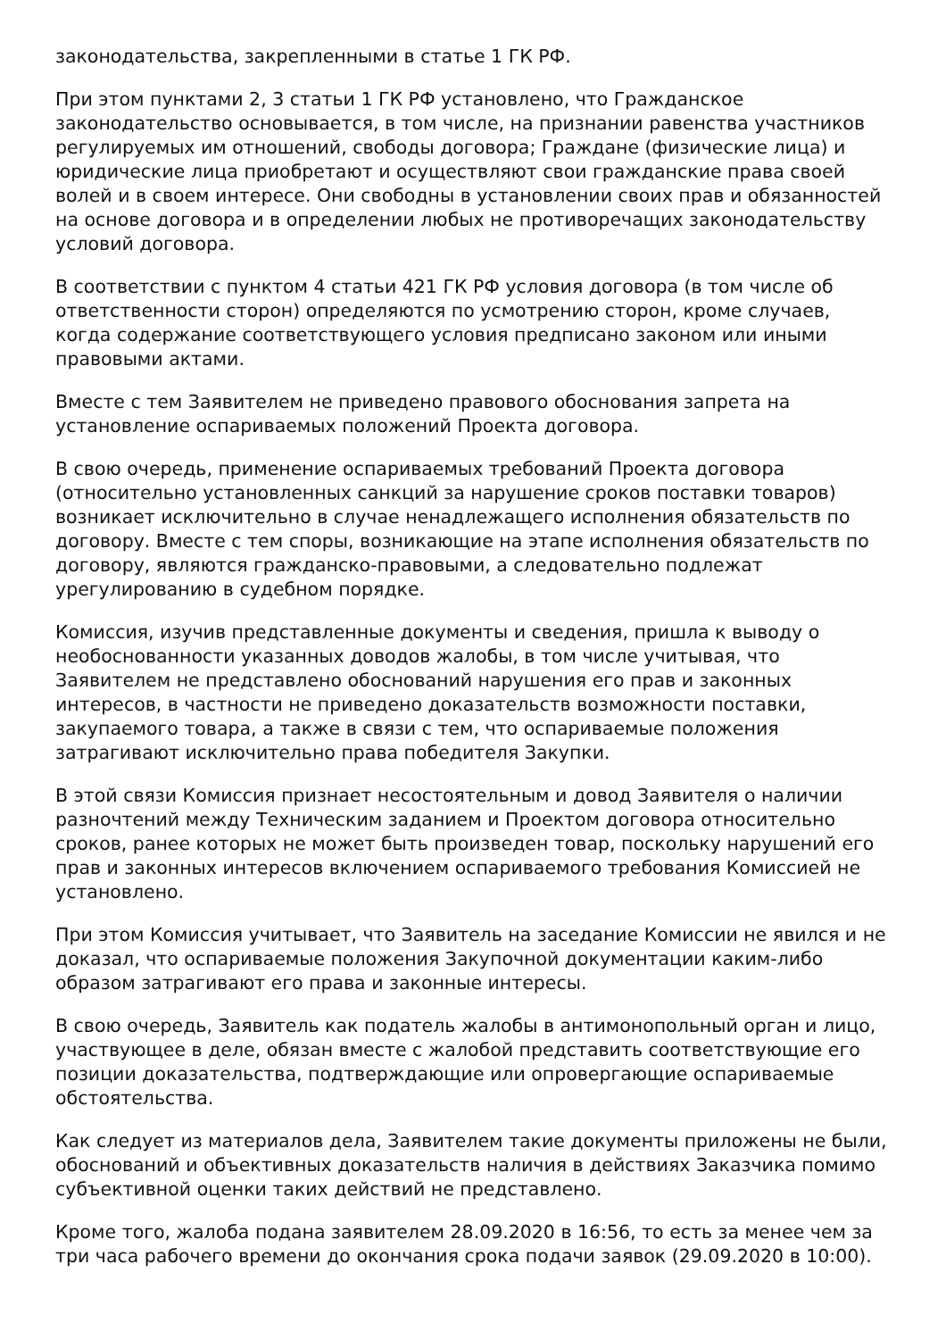законодательства, закрепленными в статье 1 ГК РФ.
При этом пунктами 2, 3 статьи 1 ГК РФ установлено, что Гражданское законодательство основывается, в том числе, на признании равенства участников регулируемых им отношений, свободы договора; Граждане (физические лица) и юридические лица приобретают и осуществляют свои гражданские права своей волей и в своем интересе. Они свободны в установлении своих прав и обязанностей на основе договора и в определении любых не противоречащих законодательству условий договора.
В соответствии с пунктом 4 статьи 421 ГК РФ условия договора (в том числе об ответственности сторон) определяются по усмотрению сторон, кроме случаев, когда содержание соответствующего условия предписано законом или иными правовыми актами.
Вместе с тем Заявителем не приведено правового обоснования запрета на установление оспариваемых положений Проекта договора.
В свою очередь, применение оспариваемых требований Проекта договора (относительно установленных санкций за нарушение сроков поставки товаров) возникает исключительно в случае ненадлежащего исполнения обязательств по договору. Вместе с тем споры, возникающие на этапе исполнения обязательств по договору, являются гражданско-правовыми, а следовательно подлежат урегулированию в судебном порядке.
Комиссия, изучив представленные документы и сведения, пришла к выводу о необоснованности указанных доводов жалобы, в том числе учитывая, что Заявителем не представлено обоснований нарушения его прав и законных интересов, в частности не приведено доказательств возможности поставки, закупаемого товара, а также в связи с тем, что оспариваемые положения затрагивают исключительно права победителя Закупки.
В этой связи Комиссия признает несостоятельным и довод Заявителя о наличии разночтений между Техническим заданием и Проектом договора относительно сроков, ранее которых не может быть произведен товар, поскольку нарушений его прав и законных интересов включением оспариваемого требования Комиссией не установлено.
При этом Комиссия учитывает, что Заявитель на заседание Комиссии не явился и не доказал, что оспариваемые положения Закупочной документации каким-либо образом затрагивают его права и законные интересы.
В свою очередь, Заявитель как податель жалобы в антимонопольный орган и лицо, участвующее в деле, обязан вместе с жалобой представить соответствующие его позиции доказательства, подтверждающие или опровергающие оспариваемые обстоятельства.
Как следует из материалов дела, Заявителем такие документы приложены не были, обоснований и объективных доказательств наличия в действиях Заказчика помимо субъективной оценки таких действий не представлено.
Кроме того, жалоба подана заявителем 28.09.2020 в 16:56, то есть за менее чем за три часа рабочего времени до окончания срока подачи заявок (29.09.2020 в 10:00).